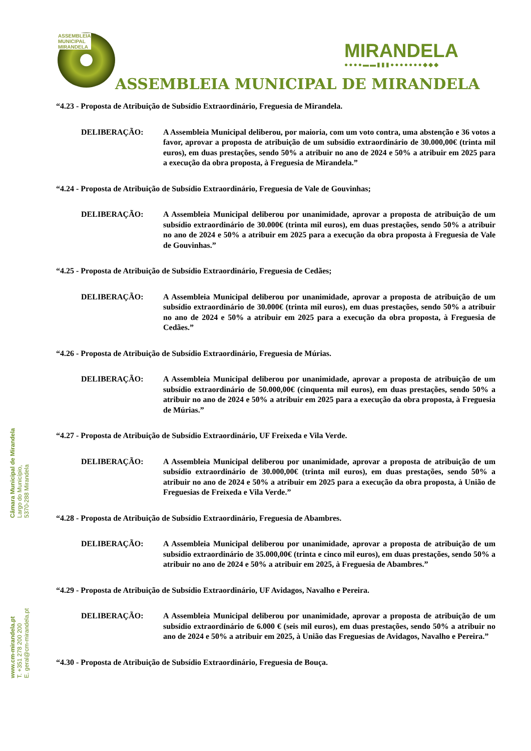ASSEMBLEIA
MUNICIPAL
MIRANDELA
MIRANDELA
●●●●▬▬▮▮▮●●●●●●●◆◆◆
ASSEMBLEIA MUNICIPAL DE MIRANDELA
Câmara Municipal de Mirandela
Largo do Município,
5370-288 Mirandela
www.cm-mirandela.pt
T. +351 278 200 200
E. geral@cm-mirandela.pt
“4.23 - Proposta de Atribuição de Subsídio Extraordinário, Freguesia de Mirandela.
DELIBERAÇÃO: A Assembleia Municipal deliberou, por maioria, com um voto contra, uma abstenção e 36 votos a favor, aprovar a proposta de atribuição de um subsídio extraordinário de 30.000,00€ (trinta mil euros), em duas prestações, sendo 50% a atribuir no ano de 2024 e 50% a atribuir em 2025 para a execução da obra proposta, à Freguesia de Mirandela.”
“4.24 - Proposta de Atribuição de Subsídio Extraordinário, Freguesia de Vale de Gouvinhas;
DELIBERAÇÃO: A Assembleia Municipal deliberou por unanimidade, aprovar a proposta de atribuição de um subsídio extraordinário de 30.000€ (trinta mil euros), em duas prestações, sendo 50% a atribuir no ano de 2024 e 50% a atribuir em 2025 para a execução da obra proposta à Freguesia de Vale de Gouvinhas.”
“4.25 - Proposta de Atribuição de Subsídio Extraordinário, Freguesia de Cedães;
DELIBERAÇÃO: A Assembleia Municipal deliberou por unanimidade, aprovar a proposta de atribuição de um subsídio extraordinário de 30.000€ (trinta mil euros), em duas prestações, sendo 50% a atribuir no ano de 2024 e 50% a atribuir em 2025 para a execução da obra proposta, à Freguesia de Cedães.”
“4.26 - Proposta de Atribuição de Subsídio Extraordinário, Freguesia de Múrias.
DELIBERAÇÃO: A Assembleia Municipal deliberou por unanimidade, aprovar a proposta de atribuição de um subsídio extraordinário de 50.000,00€ (cinquenta mil euros), em duas prestações, sendo 50% a atribuir no ano de 2024 e 50% a atribuir em 2025 para a execução da obra proposta, à Freguesia de Múrias.”
“4.27 - Proposta de Atribuição de Subsídio Extraordinário, UF Freixeda e Vila Verde.
DELIBERAÇÃO: A Assembleia Municipal deliberou por unanimidade, aprovar a proposta de atribuição de um subsídio extraordinário de 30.000,00€ (trinta mil euros), em duas prestações, sendo 50% a atribuir no ano de 2024 e 50% a atribuir em 2025 para a execução da obra proposta, à União de Freguesias de Freixeda e Vila Verde.”
“4.28 - Proposta de Atribuição de Subsídio Extraordinário, Freguesia de Abambres.
DELIBERAÇÃO: A Assembleia Municipal deliberou por unanimidade, aprovar a proposta de atribuição de um subsídio extraordinário de 35.000,00€ (trinta e cinco mil euros), em duas prestações, sendo 50% a atribuir no ano de 2024 e 50% a atribuir em 2025, à Freguesia de Abambres.”
“4.29 - Proposta de Atribuição de Subsídio Extraordinário, UF Avidagos, Navalho e Pereira.
DELIBERAÇÃO: A Assembleia Municipal deliberou por unanimidade, aprovar a proposta de atribuição de um subsídio extraordinário de 6.000 € (seis mil euros), em duas prestações, sendo 50% a atribuir no ano de 2024 e 50% a atribuir em 2025, à União das Freguesias de Avidagos, Navalho e Pereira.”
“4.30 - Proposta de Atribuição de Subsídio Extraordinário, Freguesia de Bouça.